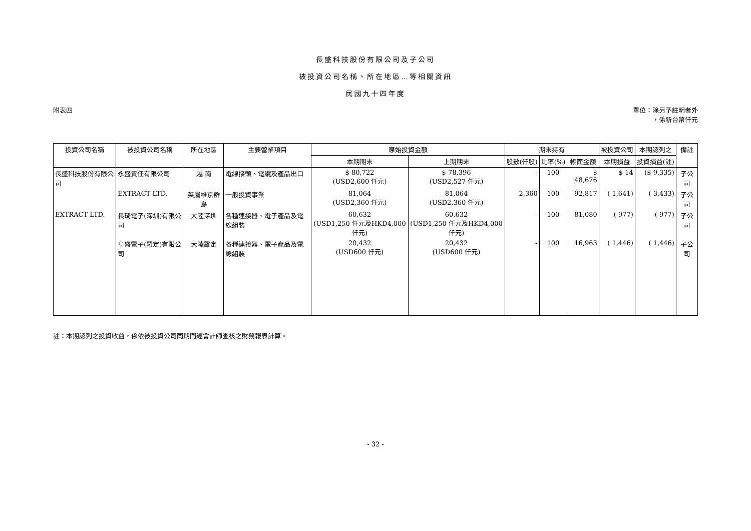長盛科技股份有限公司及子公司
被投資公司名稱、所在地區…等相關資訊
民國九十四年度
附表四 單位：除另予註明者外
，係新台幣仟元
| 投資公司名稱 | 被投資公司名稱 | 所在地區 | 主要營業項目 | 原始投資金額 | | 期末持有 | | | 被投資公司 | 本期認列之 | 備註 |
| --- | --- | --- | --- | --- | --- | --- | --- | --- | --- | --- | --- |
| | | | | 本期期末 | 上期期末 | 股數(仟股) | 比率(%) | 帳面金額 | 本期損益 | 投資損益(註) | |
| 長盛科技股份有限公司 | 永盛責任有限公司 | 越 南 | 電線接頭、電纜及產品出口 | $ 80,722 (USD2,600 仟元) | $ 78,396 (USD2,527 仟元) | - | 100 | $ 48,676 | $ 14 | ($ 9,335) | 子公司 |
| | EXTRACT LTD. | 英屬維京群島 | 一般投資事業 | 81,064 (USD2,360 仟元) | 81,064 (USD2,360 仟元) | 2,360 | 100 | 92,817 | ( 1,641) | ( 3,433) | 子公司 |
| EXTRACT LTD. | 長琦電子(深圳)有限公司 | 大陸深圳 | 各種連接器、電子產品及電線組裝 | 60,632 (USD1,250 仟元及HKD4,000 仟元) | 60,632 (USD1,250 仟元及HKD4,000 仟元) | - | 100 | 81,080 | ( 977) | ( 977) | 子公司 |
| | 阜盛電子(羅定)有限公司 | 大陸羅定 | 各種連接器、電子產品及電線組裝 | 20,432 (USD600 仟元) | 20,432 (USD600 仟元) | - | 100 | 16,963 | ( 1,446) | ( 1,446) | 子公司 |
註：本期認列之投資收益，係依被投資公司同期間經會計師查核之財務報表計算。
- 32 -